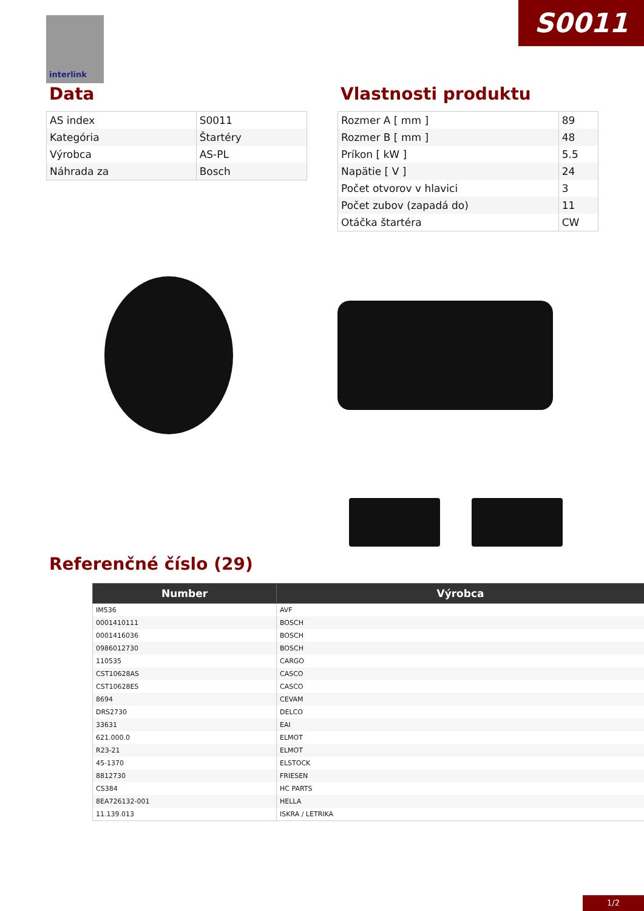S0011
interlink
Data
| AS index | S0011 |
| Kategória | Štartéry |
| Výrobca | AS-PL |
| Náhrada za | Bosch |
Vlastnosti produktu
| Rozmer A [ mm ] | 89 |
| Rozmer B [ mm ] | 48 |
| Príkon [ kW ] | 5.5 |
| Napätie [ V ] | 24 |
| Počet otvorov v hlavici | 3 |
| Počet zubov (zapadá do) | 11 |
| Otáčka štartéra | CW |
Referenčné číslo (29)
| Number | Výrobca |
| --- | --- |
| IM536 | AVF |
| 0001410111 | BOSCH |
| 0001416036 | BOSCH |
| 0986012730 | BOSCH |
| 110535 | CARGO |
| CST10628AS | CASCO |
| CST10628ES | CASCO |
| 8694 | CEVAM |
| DRS2730 | DELCO |
| 33631 | EAI |
| 621.000.0 | ELMOT |
| R23-21 | ELMOT |
| 45-1370 | ELSTOCK |
| 8812730 | FRIESEN |
| CS384 | HC PARTS |
| 8EA726132-001 | HELLA |
| 11.139.013 | ISKRA / LETRIKA |
1/2